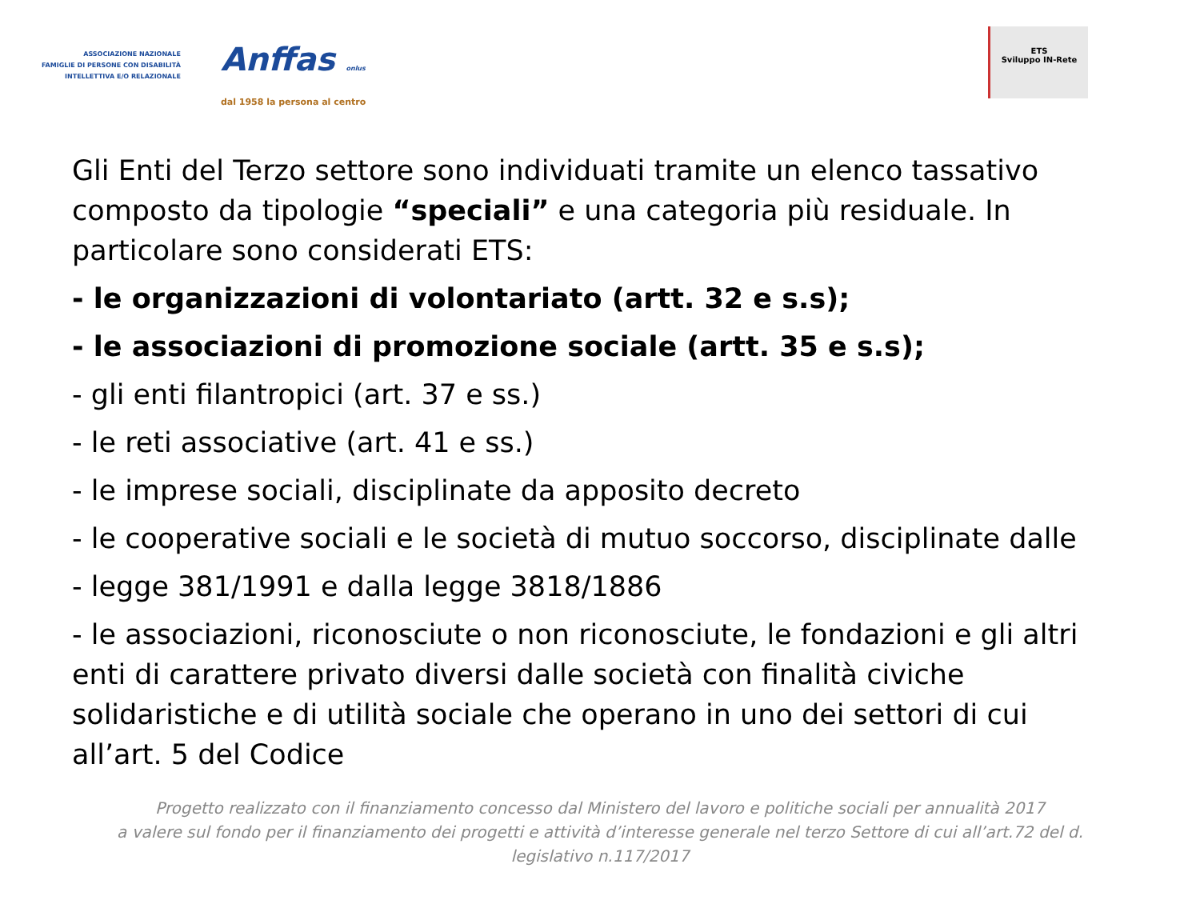ASSOCIAZIONE NAZIONALE
FAMIGLIE DI PERSONE CON DISABILITÀ
INTELLETTIVA E/O RELAZIONALE
Anffas onlus
dal 1958 la persona al centro
ETS
Sviluppo IN-Rete
Gli Enti del Terzo settore sono individuati tramite un elenco tassativo composto da tipologie “speciali” e una categoria più residuale. In particolare sono considerati ETS:
- le organizzazioni di volontariato (artt. 32 e s.s);
- le associazioni di promozione sociale (artt. 35 e s.s);
- gli enti filantropici (art. 37 e ss.)
- le reti associative (art. 41 e ss.)
- le imprese sociali, disciplinate da apposito decreto
- le cooperative sociali e le società di mutuo soccorso, disciplinate dalle
- legge 381/1991 e dalla legge 3818/1886
- le associazioni, riconosciute o non riconosciute, le fondazioni e gli altri enti di carattere privato diversi dalle società con finalità civiche solidaristiche e di utilità sociale che operano in uno dei settori di cui all’art. 5 del Codice
Progetto realizzato con il finanziamento concesso dal Ministero del lavoro e politiche sociali per annualità 2017
a valere sul fondo per il finanziamento dei progetti e attività d’interesse generale nel terzo Settore di cui all’art.72 del d.
legislativo n.117/2017